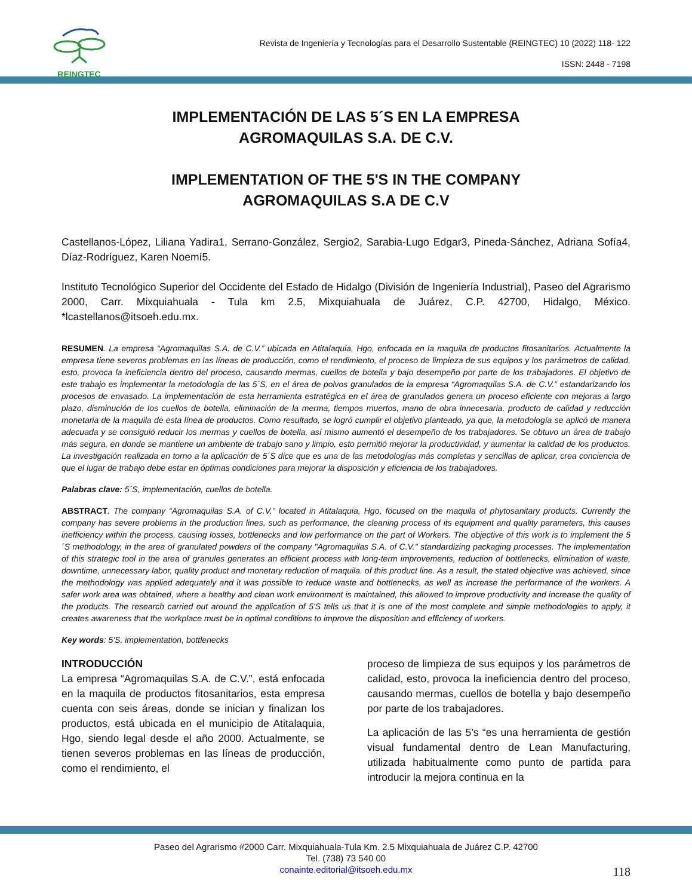REINGTEC
Revista de Ingeniería y Tecnologías para el Desarrollo Sustentable (REINGTEC) 10 (2022) 118- 122
ISSN: 2448 - 7198
IMPLEMENTACIÓN DE LAS 5´S EN LA EMPRESA
AGROMAQUILAS S.A. DE C.V.
IMPLEMENTATION OF THE 5'S IN THE COMPANY
AGROMAQUILAS S.A DE C.V
Castellanos-López, Liliana Yadira1, Serrano-González, Sergio2, Sarabia-Lugo Edgar3, Pineda-Sánchez, Adriana Sofía4, Díaz-Rodríguez, Karen Noemí5.
Instituto Tecnológico Superior del Occidente del Estado de Hidalgo (División de Ingeniería Industrial), Paseo del Agrarismo 2000, Carr. Mixquiahuala - Tula km 2.5, Mixquiahuala de Juárez, C.P. 42700, Hidalgo, México. *lcastellanos@itsoeh.edu.mx.
RESUMEN. La empresa “Agromaquilas S.A. de C.V.” ubicada en Atitalaquia, Hgo, enfocada en la maquila de productos fitosanitarios. Actualmente la empresa tiene severos problemas en las líneas de producción, como el rendimiento, el proceso de limpieza de sus equipos y los parámetros de calidad, esto, provoca la ineficiencia dentro del proceso, causando mermas, cuellos de botella y bajo desempeño por parte de los trabajadores. El objetivo de este trabajo es implementar la metodología de las 5´S, en el área de polvos granulados de la empresa “Agromaquilas S.A. de C.V.” estandarizando los procesos de envasado. La implementación de esta herramienta estratégica en el área de granulados genera un proceso eficiente con mejoras a largo plazo, disminución de los cuellos de botella, eliminación de la merma, tiempos muertos, mano de obra innecesaria, producto de calidad y reducción monetaria de la maquila de esta línea de productos. Como resultado, se logró cumplir el objetivo planteado, ya que, la metodología se aplicó de manera adecuada y se consiguió reducir los mermas y cuellos de botella, así mismo aumentó el desempeño de los trabajadores. Se obtuvo un área de trabajo más segura, en donde se mantiene un ambiente de trabajo sano y limpio, esto permitió mejorar la productividad, y aumentar la calidad de los productos. La investigación realizada en torno a la aplicación de 5´S dice que es una de las metodologías más completas y sencillas de aplicar, crea conciencia de que el lugar de trabajo debe estar en óptimas condiciones para mejorar la disposición y eficiencia de los trabajadores.
Palabras clave: 5´S, implementación, cuellos de botella.
ABSTRACT. The company “Agromaquilas S.A. of C.V.” located in Atitalaquia, Hgo, focused on the maquila of phytosanitary products. Currently the company has severe problems in the production lines, such as performance, the cleaning process of its equipment and quality parameters, this causes inefficiency within the process, causing losses, bottlenecks and low performance on the part of Workers. The objective of this work is to implement the 5´S methodology, in the area of granulated powders of the company "Agromaquilas S.A. of C.V." standardizing packaging processes. The implementation of this strategic tool in the area of granules generates an efficient process with long-term improvements, reduction of bottlenecks, elimination of waste, downtime, unnecessary labor, quality product and monetary reduction of maquila. of this product line. As a result, the stated objective was achieved, since the methodology was applied adequately and it was possible to reduce waste and bottlenecks, as well as increase the performance of the workers. A safer work area was obtained, where a healthy and clean work environment is maintained, this allowed to improve productivity and increase the quality of the products. The research carried out around the application of 5'S tells us that it is one of the most complete and simple methodologies to apply, it creates awareness that the workplace must be in optimal conditions to improve the disposition and efficiency of workers.
Key words: 5'S, implementation, bottlenecks
INTRODUCCIÓN
La empresa “Agromaquilas S.A. de C.V.”, está enfocada en la maquila de productos fitosanitarios, esta empresa cuenta con seis áreas, donde se inician y finalizan los productos, está ubicada en el municipio de Atitalaquia, Hgo, siendo legal desde el año 2000. Actualmente, se tienen severos problemas en las líneas de producción, como el rendimiento, el
proceso de limpieza de sus equipos y los parámetros de calidad, esto, provoca la ineficiencia dentro del proceso, causando mermas, cuellos de botella y bajo desempeño por parte de los trabajadores.
La aplicación de las 5’s “es una herramienta de gestión visual fundamental dentro de Lean Manufacturing, utilizada habitualmente como punto de partida para introducir la mejora continua en la
Paseo del Agrarismo #2000 Carr. Mixquiahuala-Tula Km. 2.5 Mixquiahuala de Juárez C.P. 42700
Tel. (738) 73 540 00
conainte.editorial@itsoeh.edu.mx
118